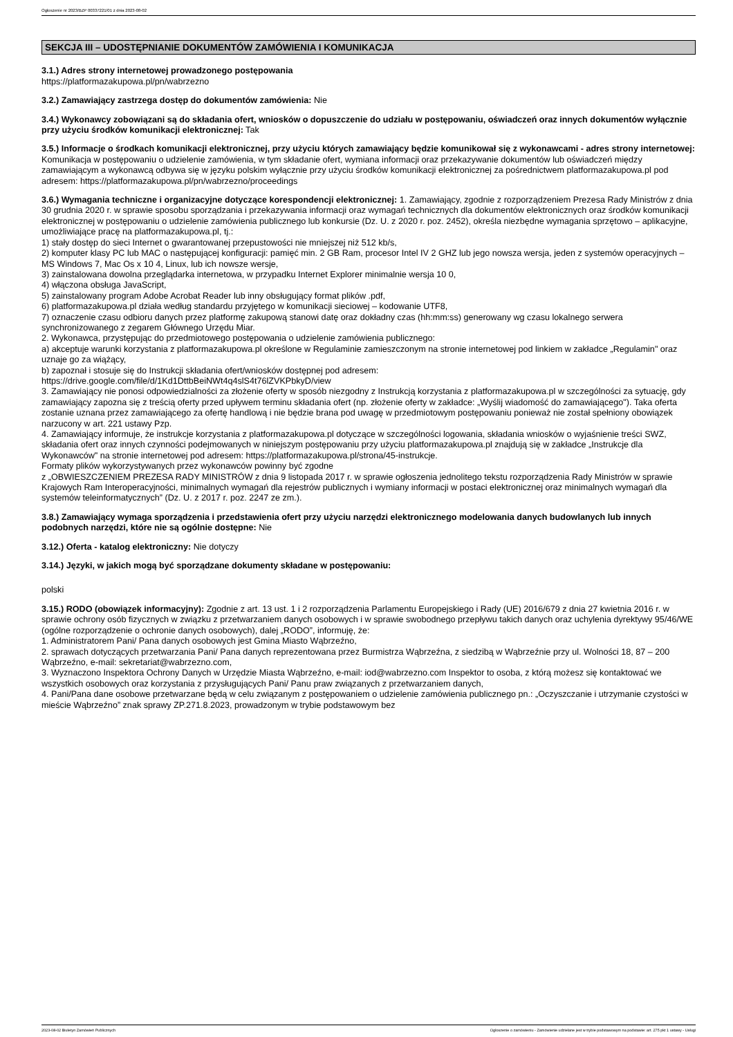Ogłoszenie nr 2023/BZP 00337221/01 z dnia 2023-08-02
SEKCJA III – UDOSTĘPNIANIE DOKUMENTÓW ZAMÓWIENIA I KOMUNIKACJA
3.1.) Adres strony internetowej prowadzonego postępowania
https://platformazakupowa.pl/pn/wabrzezno
3.2.) Zamawiający zastrzega dostęp do dokumentów zamówienia: Nie
3.4.) Wykonawcy zobowiązani są do składania ofert, wniosków o dopuszczenie do udziału w postępowaniu, oświadczeń oraz innych dokumentów wyłącznie przy użyciu środków komunikacji elektronicznej: Tak
3.5.) Informacje o środkach komunikacji elektronicznej, przy użyciu których zamawiający będzie komunikował się z wykonawcami - adres strony internetowej: Komunikacja w postępowaniu o udzielenie zamówienia, w tym składanie ofert, wymiana informacji oraz przekazywanie dokumentów lub oświadczeń między zamawiającym a wykonawcą odbywa się w języku polskim wyłącznie przy użyciu środków komunikacji elektronicznej za pośrednictwem platformazakupowa.pl pod adresem: https://platformazakupowa.pl/pn/wabrzezno/proceedings
3.6.) Wymagania techniczne i organizacyjne dotyczące korespondencji elektronicznej: 1. Zamawiający, zgodnie z rozporządzeniem Prezesa Rady Ministrów z dnia 30 grudnia 2020 r. w sprawie sposobu sporządzania i przekazywania informacji oraz wymagań technicznych dla dokumentów elektronicznych oraz środków komunikacji elektronicznej w postępowaniu o udzielenie zamówienia publicznego lub konkursie (Dz. U. z 2020 r. poz. 2452), określa niezbędne wymagania sprzętowo – aplikacyjne, umożliwiające pracę na platformazakupowa.pl, tj.:
1) stały dostęp do sieci Internet o gwarantowanej przepustowości nie mniejszej niż 512 kb/s,
2) komputer klasy PC lub MAC o następującej konfiguracji: pamięć min. 2 GB Ram, procesor Intel IV 2 GHZ lub jego nowsza wersja, jeden z systemów operacyjnych – MS Windows 7, Mac Os x 10 4, Linux, lub ich nowsze wersje,
3) zainstalowana dowolna przeglądarka internetowa, w przypadku Internet Explorer minimalnie wersja 10 0,
4) włączona obsługa JavaScript,
5) zainstalowany program Adobe Acrobat Reader lub inny obsługujący format plików .pdf,
6) platformazakupowa.pl działa według standardu przyjętego w komunikacji sieciowej – kodowanie UTF8,
7) oznaczenie czasu odbioru danych przez platformę zakupową stanowi datę oraz dokładny czas (hh:mm:ss) generowany wg czasu lokalnego serwera synchronizowanego z zegarem Głównego Urzędu Miar.
2. Wykonawca, przystępując do przedmiotowego postępowania o udzielenie zamówienia publicznego:
a) akceptuje warunki korzystania z platformazakupowa.pl określone w Regulaminie zamieszczonym na stronie internetowej pod linkiem w zakładce „Regulamin" oraz uznaje go za wiążący,
b) zapoznał i stosuje się do Instrukcji składania ofert/wniosków dostępnej pod adresem:
https://drive.google.com/file/d/1Kd1DttbBeiNWt4q4slS4t76lZVKPbkyD/view
3. Zamawiający nie ponosi odpowiedzialności za złożenie oferty w sposób niezgodny z Instrukcją korzystania z platformazakupowa.pl w szczególności za sytuację, gdy zamawiający zapozna się z treścią oferty przed upływem terminu składania ofert (np. złożenie oferty w zakładce: „Wyślij wiadomość do zamawiającego"). Taka oferta zostanie uznana przez zamawiającego za ofertę handlową i nie będzie brana pod uwagę w przedmiotowym postępowaniu ponieważ nie został spełniony obowiązek narzucony w art. 221 ustawy Pzp.
4. Zamawiający informuje, że instrukcje korzystania z platformazakupowa.pl dotyczące w szczególności logowania, składania wniosków o wyjaśnienie treści SWZ, składania ofert oraz innych czynności podejmowanych w niniejszym postępowaniu przy użyciu platformazakupowa.pl znajdują się w zakładce „Instrukcje dla Wykonawców" na stronie internetowej pod adresem: https://platformazakupowa.pl/strona/45-instrukcje.
Formaty plików wykorzystywanych przez wykonawców powinny być zgodne
z „OBWIESZCZENIEM PREZESA RADY MINISTRÓW z dnia 9 listopada 2017 r. w sprawie ogłoszenia jednolitego tekstu rozporządzenia Rady Ministrów w sprawie Krajowych Ram Interoperacyjności, minimalnych wymagań dla rejestrów publicznych i wymiany informacji w postaci elektronicznej oraz minimalnych wymagań dla systemów teleinformatycznych” (Dz. U. z 2017 r. poz. 2247 ze zm.).
3.8.) Zamawiający wymaga sporządzenia i przedstawienia ofert przy użyciu narzędzi elektronicznego modelowania danych budowlanych lub innych podobnych narzędzi, które nie są ogólnie dostępne: Nie
3.12.) Oferta - katalog elektroniczny: Nie dotyczy
3.14.) Języki, w jakich mogą być sporządzane dokumenty składane w postępowaniu:
polski
3.15.) RODO (obowiązek informacyjny): Zgodnie z art. 13 ust. 1 i 2 rozporządzenia Parlamentu Europejskiego i Rady (UE) 2016/679 z dnia 27 kwietnia 2016 r. w sprawie ochrony osób fizycznych w związku z przetwarzaniem danych osobowych i w sprawie swobodnego przepływu takich danych oraz uchylenia dyrektywy 95/46/WE (ogólne rozporządzenie o ochronie danych osobowych), dalej „RODO”, informuję, że:
1. Administratorem Pani/ Pana danych osobowych jest Gmina Miasto Wąbrzeźno,
2. sprawach dotyczących przetwarzania Pani/ Pana danych reprezentowana przez Burmistrza Wąbrzeźna, z siedzibą w Wąbrzeźnie przy ul. Wolności 18, 87 – 200 Wąbrzeźno, e-mail: sekretariat@wabrzezno.com,
3. Wyznaczono Inspektora Ochrony Danych w Urzędzie Miasta Wąbrzeźno, e-mail: iod@wabrzezno.com Inspektor to osoba, z którą możesz się kontaktować we wszystkich osobowych oraz korzystania z przysługujących Pani/ Panu praw związanych z przetwarzaniem danych,
4. Pani/Pana dane osobowe przetwarzane będą w celu związanym z postępowaniem o udzielenie zamówienia publicznego pn.: „Oczyszczanie i utrzymanie czystości w mieście Wąbrzeźno” znak sprawy ZP.271.8.2023, prowadzonym w trybie podstawowym bez
2023-08-02 Biuletyn Zamówień Publicznych Ogłoszenie o zamówieniu - Zamówienie udzielane jest w trybie podstawowym na podstawie: art. 275 pkt 1 ustawy - Usługi